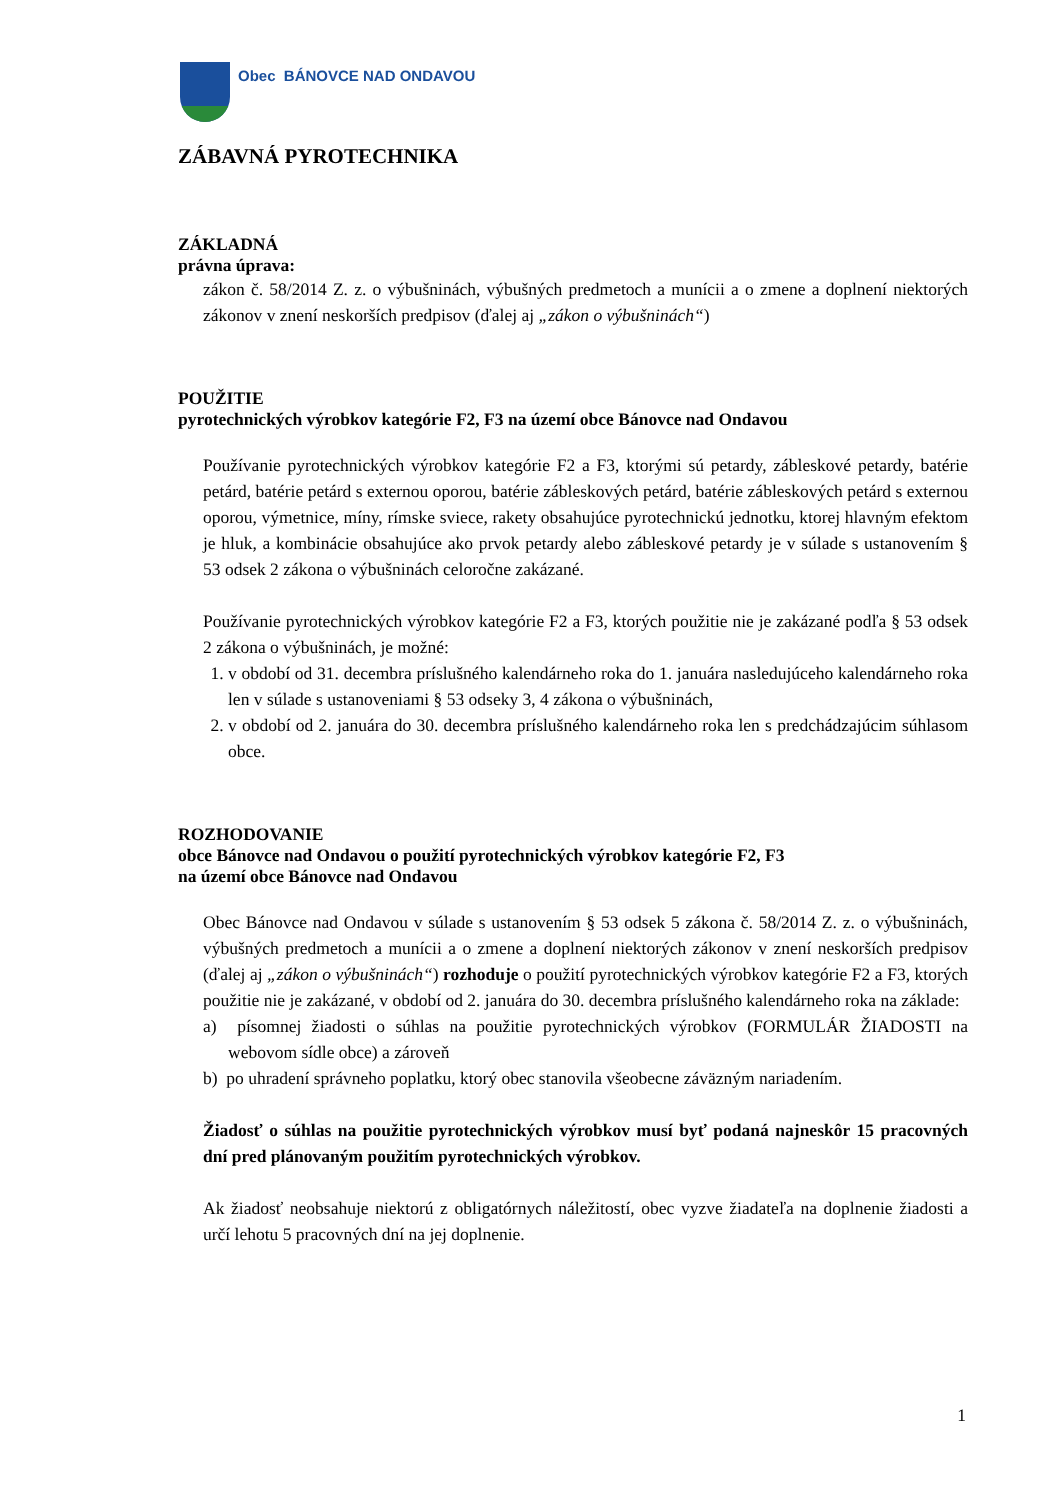Obec BÁNOVCE NAD ONDAVOU
ZÁBAVNÁ PYROTECHNIKA
ZÁKLADNÁ
právna úprava:
zákon č. 58/2014 Z. z. o výbušninách, výbušných predmetoch a munícii a o zmene a doplnení niektorých zákonov v znení neskorších predpisov (ďalej aj „zákon o výbušninách“)
POUŽITIE
pyrotechnických výrobkov kategórie F2, F3 na území obce Bánovce nad Ondavou
Používanie pyrotechnických výrobkov kategórie F2 a F3, ktorými sú petardy, zábleskové petardy, batérie petárd, batérie petárd s externou oporou, batérie zábleskových petárd, batérie zábleskových petárd s externou oporou, výmetnice, míny, rímske sviece, rakety obsahujúce pyrotechnickú jednotku, ktorej hlavným efektom je hluk, a kombinácie obsahujúce ako prvok petardy alebo zábleskové petardy je v súlade s ustanovením § 53 odsek 2 zákona o výbušninách celoročne zakázané.
Používanie pyrotechnických výrobkov kategórie F2 a F3, ktorých použitie nie je zakázané podľa § 53 odsek 2 zákona o výbušninách, je možné:
1. v období od 31. decembra príslušného kalendárneho roka do 1. januára nasledujúceho kalendárneho roka len v súlade s ustanoveniami § 53 odseky 3, 4 zákona o výbušninách,
2. v období od 2. januára do 30. decembra príslušného kalendárneho roka len s predchádzajúcim súhlasom obce.
ROZHODOVANIE
obce Bánovce nad Ondavou o použití pyrotechnických výrobkov kategórie F2, F3
na území obce Bánovce nad Ondavou
Obec Bánovce nad Ondavou v súlade s ustanovením § 53 odsek 5 zákona č. 58/2014 Z. z. o výbušninách, výbušných predmetoch a munícii a o zmene a doplnení niektorých zákonov v znení neskorších predpisov (ďalej aj „zákon o výbušninách“) rozhoduje o použití pyrotechnických výrobkov kategórie F2 a F3, ktorých použitie nie je zakázané, v období od 2. januára do 30. decembra príslušného kalendárneho roka na základe:
a) písomnej žiadosti o súhlas na použitie pyrotechnických výrobkov (FORMULÁR ŽIADOSTI na webovom sídle obce) a zároveň
b) po uhradení správneho poplatku, ktorý obec stanovila všeobecne záväzným nariadením.
Žiadosť o súhlas na použitie pyrotechnických výrobkov musí byť podaná najneskôr 15 pracovných dní pred plánovaným použitím pyrotechnických výrobkov.
Ak žiadosť neobsahuje niektorú z obligatórnych náležitostí, obec vyzve žiadateľa na doplnenie žiadosti a určí lehotu 5 pracovných dní na jej doplnenie.
1